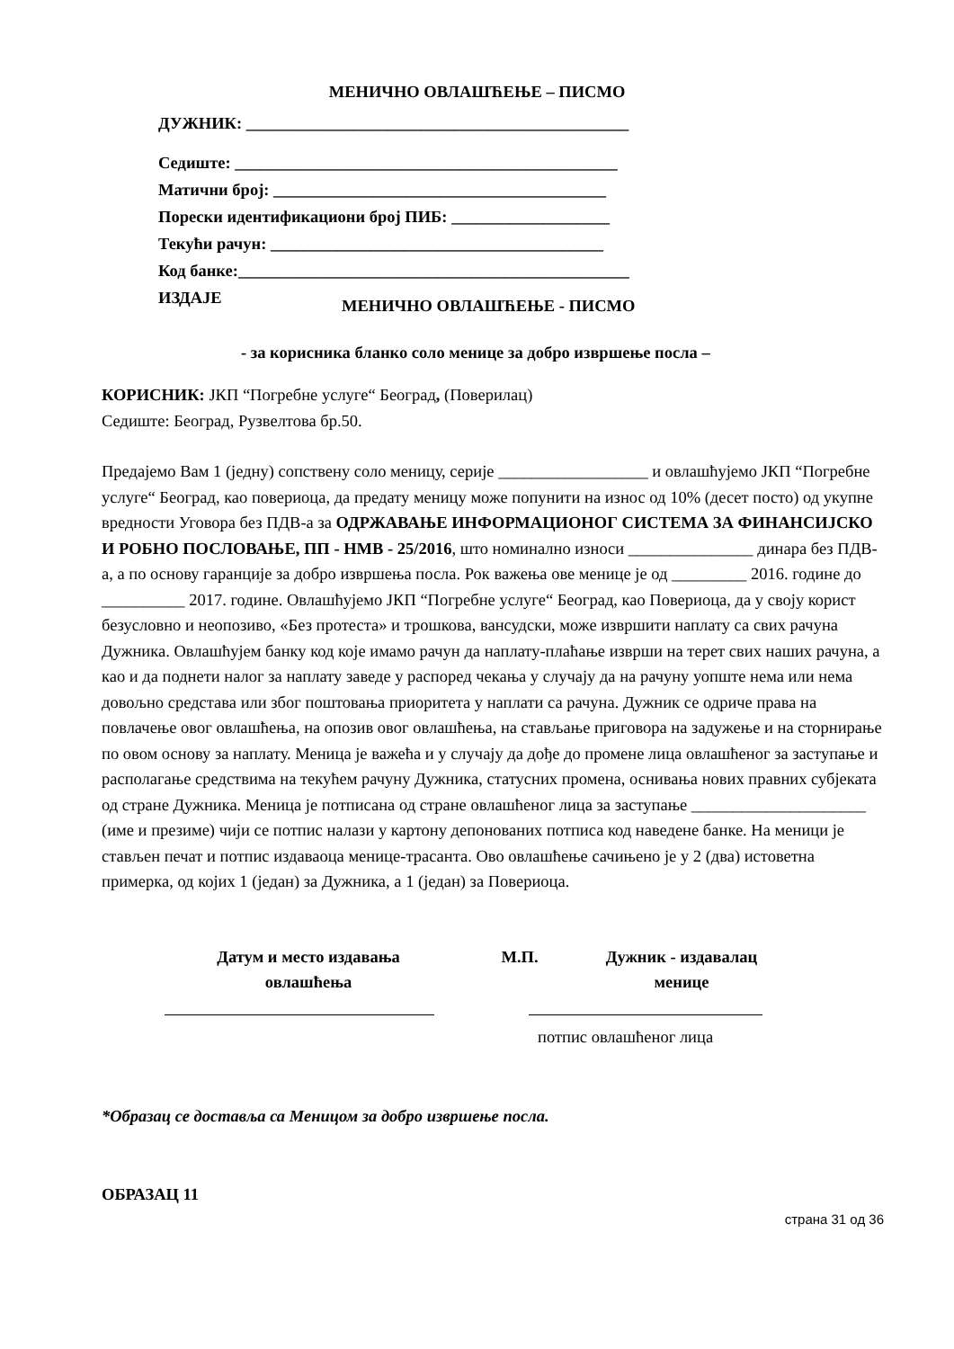МЕНИЧНО ОВЛАШЋЕЊЕ – ПИСМО
ДУЖНИК: ______________________________________________
Седиште: ______________________________________________
Матични број: ________________________________________
Порески идентификациони број ПИБ: ___________________
Текући рачун: ________________________________________
Код банке:_______________________________________________
ИЗДАЈЕ
МЕНИЧНО ОВЛАШЋЕЊЕ - ПИСМО
- за корисника бланко соло менице за добро извршење посла –
КОРИСНИК: ЈКП “Погребне услуге“ Београд, (Поверилац)
Седиште: Београд, Рузвелтова бр.50.
Предајемо Вам 1 (једну) сопствену соло меницу, серије __________________ и овлашћујемо ЈКП “Погребне услуге“ Београд, као повериоца, да предату меницу може попунити на износ од 10% (десет посто) од укупне вредности Уговора без ПДВ-а за ОДРЖАВАЊЕ ИНФОРМАЦИОНОГ СИСТЕМА ЗА ФИНАНСИЈСКО И РОБНО ПОСЛОВАЊЕ, ПП - НМВ - 25/2016, што номинално износи _______________ динара без ПДВ-а, а по основу гаранције за добро извршења посла. Рок важења ове менице је од _________ 2016. године до __________ 2017. године. Овлашћујемо ЈКП “Погребне услуге“ Београд, као Повериоца, да у своју корист безусловно и неопозиво, «Без протеста» и трошкова, вансудски, може извршити наплату са свих рачуна Дужника. Овлашћујем банку код које имамо рачун да наплату-плаћање изврши на терет свих наших рачуна, а као и да поднети налог за наплату заведе у распоред чекања у случају да на рачуну уопште нема или нема довољно средстава или због поштовања приоритета у наплати са рачуна. Дужник се одриче права на повлачење овог овлашћења, на опозив овог овлашћења, на стављање приговора на задужење и на сторнирање по овом основу за наплату. Меница је важећа и у случају да дође до промене лица овлашћеног за заступање и располагање средствима на текућем рачуну Дужника, статусних промена, оснивања нових правних субјеката од стране Дужника. Меница је потписана од стране овлашћеног лица за заступање _____________________ (име и презиме) чији се потпис налази у картону депонованих потписа код наведене банке. На меници је стављен печат и потпис издаваоца менице-трасанта. Ово овлашћење сачињено је у 2 (два) истоветна примерка, од којих 1 (један) за Дужника, а 1 (један) за Повериоца.
Датум и место издавања
овлашћења
М.П. Дужник - издавалац
менице
потпис овлашћеног лица
*Образац се доставља са Меницом за добро извршење посла.
ОБРАЗАЦ 11
страна 31 од 36